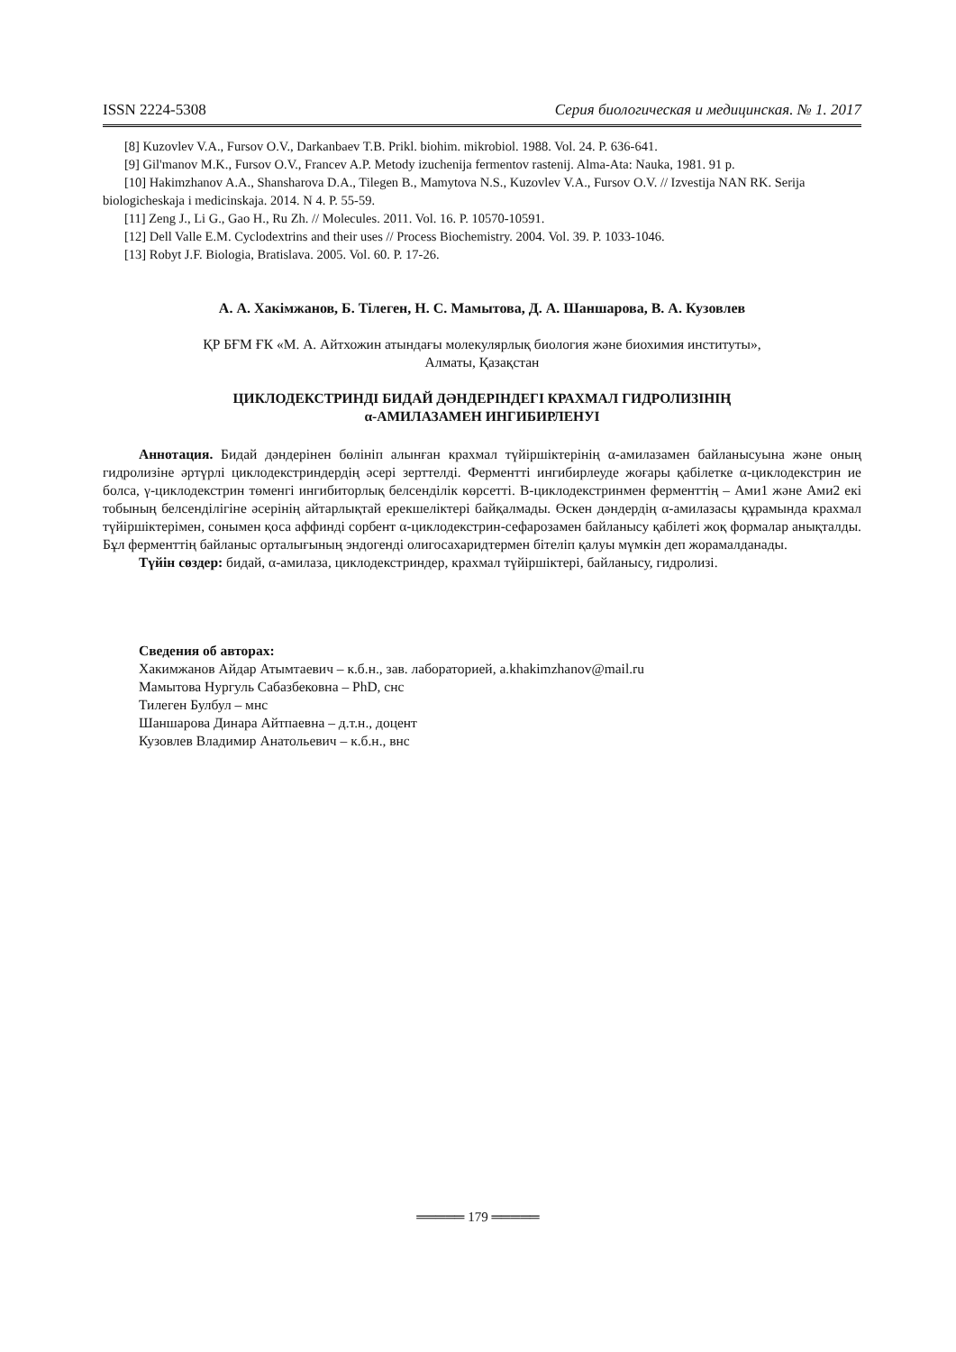ISSN 2224-5308 Серия биологическая и медицинская. № 1. 2017
[8] Kuzovlev V.A., Fursov O.V., Darkanbaev T.B. Prikl. biohim. mikrobiol. 1988. Vol. 24. P. 636-641.
[9] Gil'manov M.K., Fursov O.V., Francev A.P. Metody izuchenija fermentov rastenij. Alma-Ata: Nauka, 1981. 91 p.
[10] Hakimzhanov A.A., Shansharova D.A., Tilegen B., Mamytova N.S., Kuzovlev V.A., Fursov O.V. // Izvestija NAN RK. Serija biologicheskaja i medicinskaja. 2014. N 4. P. 55-59.
[11] Zeng J., Li G., Gao H., Ru Zh. // Molecules. 2011. Vol. 16. P. 10570-10591.
[12] Dell Valle E.M. Cyclodextrins and their uses // Process Biochemistry. 2004. Vol. 39. P. 1033-1046.
[13] Robyt J.F. Biologia, Bratislava. 2005. Vol. 60. P. 17-26.
А. А. Хакімжанов, Б. Тілеген, Н. С. Мамытова, Д. А. Шаншарова, В. А. Кузовлев
ҚР БҒМ ҒК «М. А. Айтхожин атындағы молекулярлық биология және биохимия институты»,
Алматы, Қазақстан
ЦИКЛОДЕКСТРИНДІ БИДАЙ ДӘНДЕРІНДЕГІ КРАХМАЛ ГИДРОЛИЗІНІҢ
α-АМИЛАЗАМЕН ИНГИБИРЛЕНУІ
Аннотация. Бидай дәндерінен бөлініп алынған крахмал түйіршіктерінің α-амилазамен байланысуына және оның гидролизіне әртүрлі циклодекстриндердің әсері зерттелді. Ферментті ингибирлеуде жоғары қабілетке α-циклодекстрин ие болса, γ-циклодекстрин төменгі ингибиторлық белсенділік көрсетті. В-циклодекстринмен ферменттің – Ами1 және Ами2 екі тобының белсенділігіне әсерінің айтарлықтай ерекшеліктері байқалмады. Өскен дәндердің α-амилазасы құрамында крахмал түйіршіктерімен, сонымен қоса аффинді сорбент α-циклодекстрин-сефарозамен байланысу қабілеті жоқ формалар анықталды. Бұл ферменттің байланыс орталығының эндогенді олигосахаридтермен бітеліп қалуы мүмкін деп жорамалданады.
Түйін сөздер: бидай, α-амилаза, циклодекстриндер, крахмал түйіршіктері, байланысу, гидролизі.
Сведения об авторах:
Хакимжанов Айдар Атымтаевич – к.б.н., зав. лабораторией, a.khakimzhanov@mail.ru
Мамытова Нургуль Сабазбековна – PhD, снс
Тилеген Булбул – мнс
Шаншарова Динара Айтпаевна – д.т.н., доцент
Кузовлев Владимир Анатольевич – к.б.н., внс
═════ 179 ═════